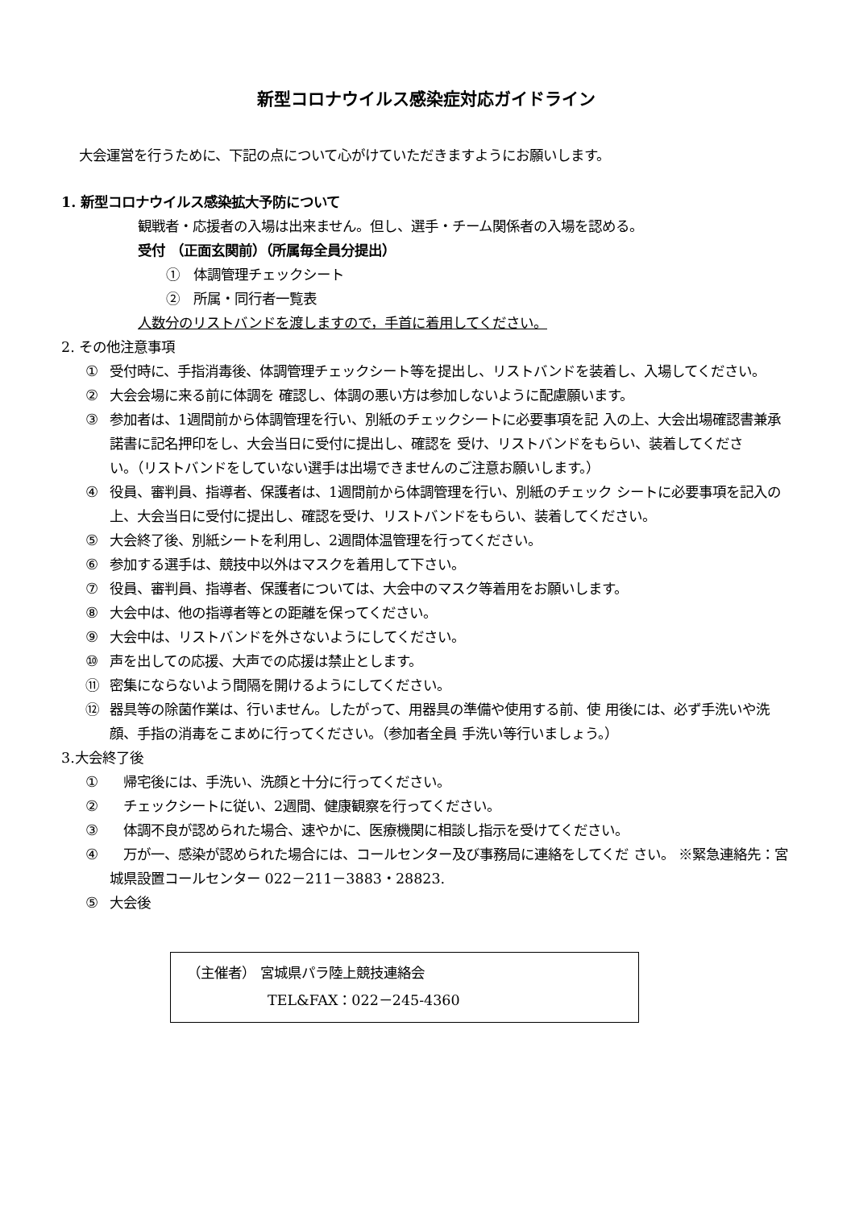新型コロナウイルス感染症対応ガイドライン
大会運営を行うために、下記の点について心がけていただきますようにお願いします。
1. 新型コロナウイルス感染拡大予防について
観戦者・応援者の入場は出来ません。但し、選手・チーム関係者の入場を認める。
受付 （正面玄関前）（所属毎全員分提出）
①　体調管理チェックシート
②　所属・同行者一覧表
人数分のリストバンドを渡しますので，手首に着用してください。
2. その他注意事項
① 受付時に、手指消毒後、体調管理チェックシート等を提出し、リストバンドを装着し、入場してください。
② 大会会場に来る前に体調を 確認し、体調の悪い方は参加しないように配慮願います。
③ 参加者は、1週間前から体調管理を行い、別紙のチェックシートに必要事項を記 入の上、大会出場確認書兼承諾書に記名押印をし、大会当日に受付に提出し、確認を 受け、リストバンドをもらい、装着してくださ
い。（リストバンドをしていない選手は出場できませんのご注意お願いします。）
④ 役員、審判員、指導者、保護者は、1週間前から体調管理を行い、別紙のチェック シートに必要事項を記入の上、大会当日に受付に提出し、確認を受け、リストバンドをもらい、装着してください。
⑤ 大会終了後、別紙シートを利用し、2週間体温管理を行ってください。
⑥ 参加する選手は、競技中以外はマスクを着用して下さい。
⑦ 役員、審判員、指導者、保護者については、大会中のマスク等着用をお願いします。
⑧ 大会中は、他の指導者等との距離を保ってください。
⑨ 大会中は、リストバンドを外さないようにしてください。
⑩ 声を出しての応援、大声での応援は禁止とします。
⑪ 密集にならないよう間隔を開けるようにしてください。
⑫ 器具等の除菌作業は、行いません。したがって、用器具の準備や使用する前、使 用後には、必ず手洗いや洗顔、手指の消毒をこまめに行ってください。（参加者全員 手洗い等行いましょう。）
3.大会終了後
①　帰宅後には、手洗い、洗顔と十分に行ってください。
②　チェックシートに従い、2週間、健康観察を行ってください。
③　体調不良が認められた場合、速やかに、医療機関に相談し指示を受けてください。
④　万が一、感染が認められた場合には、コールセンター及び事務局に連絡をしてくだ さい。 ※緊急連絡先：宮城県設置コールセンター 022－211－3883・28823.
⑤ 大会後
（主催者） 宮城県パラ陸上競技連絡会
TEL&FAX：022－245-4360